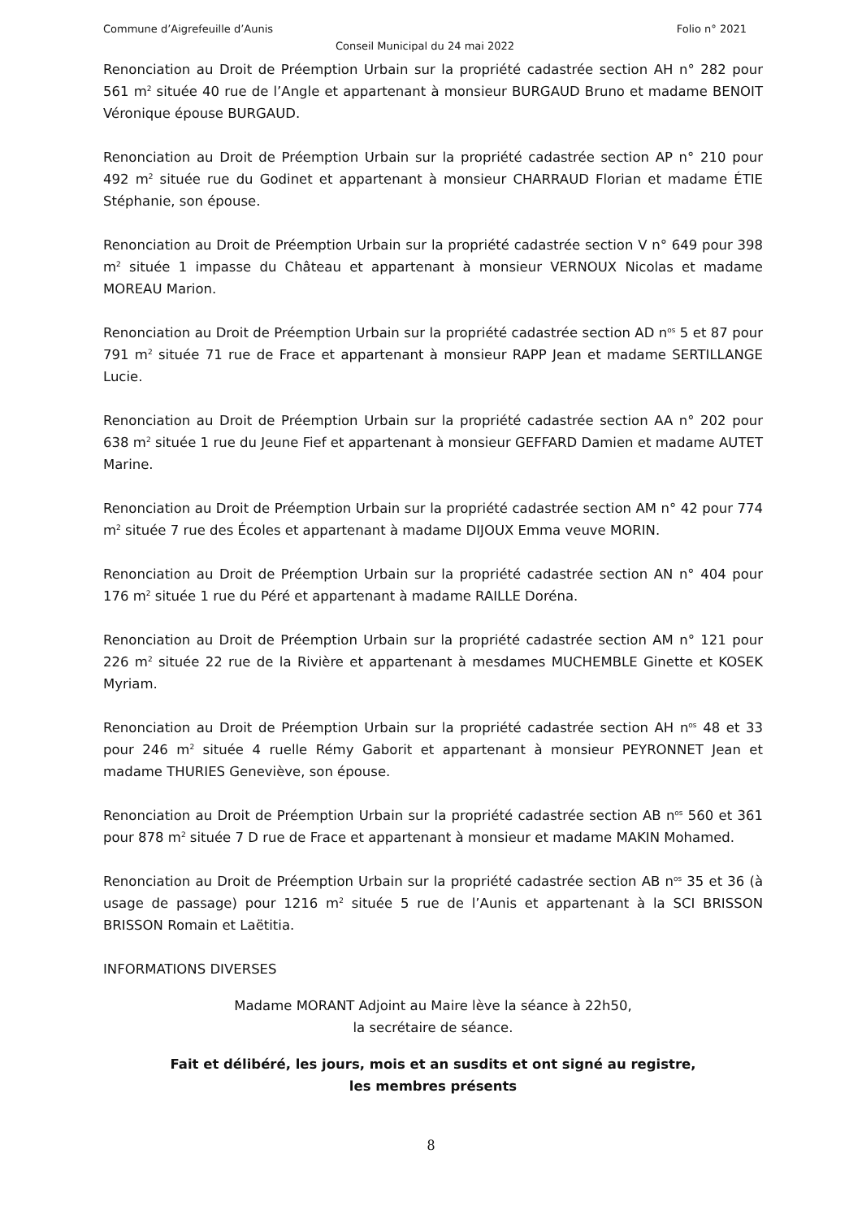Commune d’Aigrefeuille d’Aunis Folio n° 2021
Conseil Municipal du 24 mai 2022
Renonciation au Droit de Préemption Urbain sur la propriété cadastrée section AH n° 282 pour 561 m<sup>2</sup> située 40 rue de l’Angle et appartenant à monsieur BURGAUD Bruno et madame BENOIT Véronique épouse BURGAUD.
Renonciation au Droit de Préemption Urbain sur la propriété cadastrée section AP n° 210 pour 492 m<sup>2</sup> située rue du Godinet et appartenant à monsieur CHARRAUD Florian et madame ÉTIE Stéphanie, son épouse.
Renonciation au Droit de Préemption Urbain sur la propriété cadastrée section V n° 649 pour 398 m<sup>2</sup> située 1 impasse du Château et appartenant à monsieur VERNOUX Nicolas et madame MOREAU Marion.
Renonciation au Droit de Préemption Urbain sur la propriété cadastrée section AD n<sup>os</sup> 5 et 87 pour 791 m<sup>2</sup> située 71 rue de Frace et appartenant à monsieur RAPP Jean et madame SERTILLANGE Lucie.
Renonciation au Droit de Préemption Urbain sur la propriété cadastrée section AA n° 202 pour 638 m<sup>2</sup> située 1 rue du Jeune Fief et appartenant à monsieur GEFFARD Damien et madame AUTET Marine.
Renonciation au Droit de Préemption Urbain sur la propriété cadastrée section AM n° 42 pour 774 m<sup>2</sup> située 7 rue des Écoles et appartenant à madame DIJOUX Emma veuve MORIN.
Renonciation au Droit de Préemption Urbain sur la propriété cadastrée section AN n° 404 pour 176 m<sup>2</sup> située 1 rue du Péré et appartenant à madame RAILLE Doréna.
Renonciation au Droit de Préemption Urbain sur la propriété cadastrée section AM n° 121 pour 226 m<sup>2</sup> située 22 rue de la Rivière et appartenant à mesdames MUCHEMBLE Ginette et KOSEK Myriam.
Renonciation au Droit de Préemption Urbain sur la propriété cadastrée section AH n<sup>os</sup> 48 et 33 pour 246 m<sup>2</sup> située 4 ruelle Rémy Gaborit et appartenant à monsieur PEYRONNET Jean et madame THURIES Geneviève, son épouse.
Renonciation au Droit de Préemption Urbain sur la propriété cadastrée section AB n<sup>os</sup> 560 et 361 pour 878 m<sup>2</sup> située 7 D rue de Frace et appartenant à monsieur et madame MAKIN Mohamed.
Renonciation au Droit de Préemption Urbain sur la propriété cadastrée section AB n<sup>os</sup> 35 et 36 (à usage de passage) pour 1216 m<sup>2</sup> située 5 rue de l’Aunis et appartenant à la SCI BRISSON BRISSON Romain et Laëtitia.
INFORMATIONS DIVERSES
Madame MORANT Adjoint au Maire lève la séance à 22h50,
la secrétaire de séance.
Fait et délibéré, les jours, mois et an susdits et ont signé au registre,
les membres présents
8